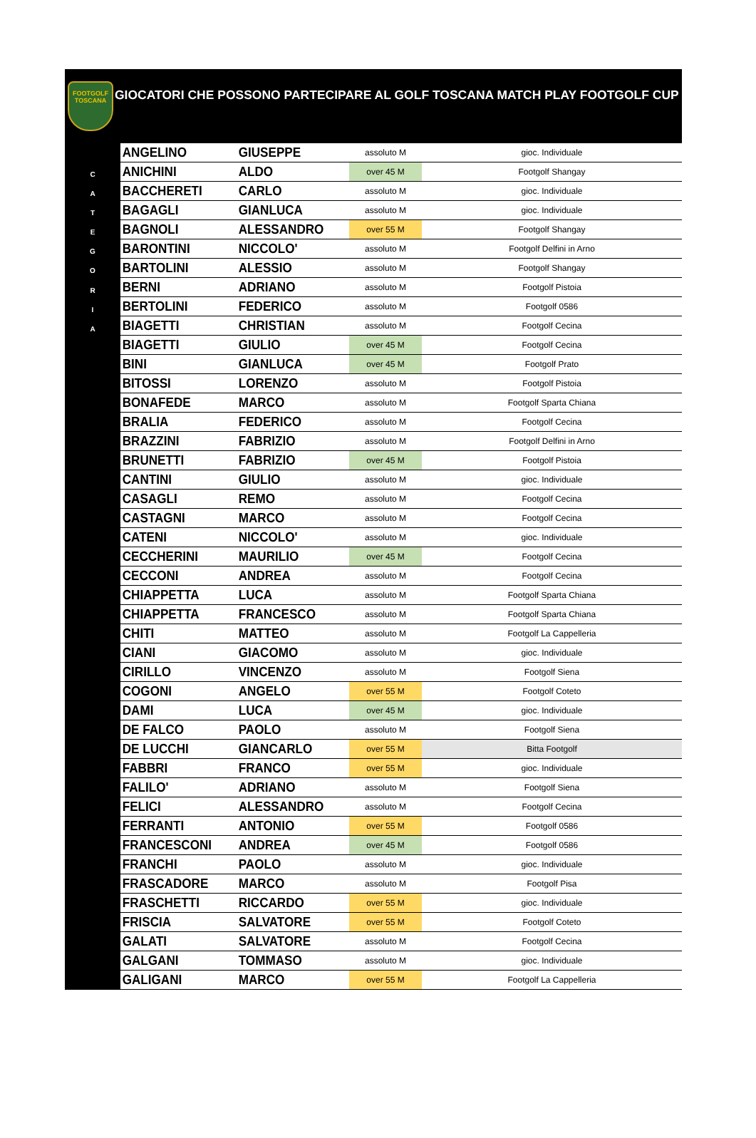FOOTGOLF TOSCANA
GIOCATORI CHE POSSONO PARTECIPARE AL GOLF TOSCANA MATCH PLAY FOOTGOLF CUP
C
A
T
E
G
O
R
I
A
| ANGELINO | GIUSEPPE | assoluto M | gioc. Individuale |
| ANICHINI | ALDO | over 45 M | Footgolf Shangay |
| BACCHERETI | CARLO | assoluto M | gioc. Individuale |
| BAGAGLI | GIANLUCA | assoluto M | gioc. Individuale |
| BAGNOLI | ALESSANDRO | over 55 M | Footgolf Shangay |
| BARONTINI | NICCOLO' | assoluto M | Footgolf Delfini in Arno |
| BARTOLINI | ALESSIO | assoluto M | Footgolf Shangay |
| BERNI | ADRIANO | assoluto M | Footgolf Pistoia |
| BERTOLINI | FEDERICO | assoluto M | Footgolf 0586 |
| BIAGETTI | CHRISTIAN | assoluto M | Footgolf Cecina |
| BIAGETTI | GIULIO | over 45 M | Footgolf Cecina |
| BINI | GIANLUCA | over 45 M | Footgolf Prato |
| BITOSSI | LORENZO | assoluto M | Footgolf Pistoia |
| BONAFEDE | MARCO | assoluto M | Footgolf Sparta Chiana |
| BRALIA | FEDERICO | assoluto M | Footgolf Cecina |
| BRAZZINI | FABRIZIO | assoluto M | Footgolf Delfini in Arno |
| BRUNETTI | FABRIZIO | over 45 M | Footgolf Pistoia |
| CANTINI | GIULIO | assoluto M | gioc. Individuale |
| CASAGLI | REMO | assoluto M | Footgolf Cecina |
| CASTAGNI | MARCO | assoluto M | Footgolf Cecina |
| CATENI | NICCOLO' | assoluto M | gioc. Individuale |
| CECCHERINI | MAURILIO | over 45 M | Footgolf Cecina |
| CECCONI | ANDREA | assoluto M | Footgolf Cecina |
| CHIAPPETTA | LUCA | assoluto M | Footgolf Sparta Chiana |
| CHIAPPETTA | FRANCESCO | assoluto M | Footgolf Sparta Chiana |
| CHITI | MATTEO | assoluto M | Footgolf La Cappelleria |
| CIANI | GIACOMO | assoluto M | gioc. Individuale |
| CIRILLO | VINCENZO | assoluto M | Footgolf Siena |
| COGONI | ANGELO | over 55 M | Footgolf Coteto |
| DAMI | LUCA | over 45 M | gioc. Individuale |
| DE FALCO | PAOLO | assoluto M | Footgolf Siena |
| DE LUCCHI | GIANCARLO | over 55 M | Bitta Footgolf |
| FABBRI | FRANCO | over 55 M | gioc. Individuale |
| FALILO' | ADRIANO | assoluto M | Footgolf Siena |
| FELICI | ALESSANDRO | assoluto M | Footgolf Cecina |
| FERRANTI | ANTONIO | over 55 M | Footgolf 0586 |
| FRANCESCONI | ANDREA | over 45 M | Footgolf 0586 |
| FRANCHI | PAOLO | assoluto M | gioc. Individuale |
| FRASCADORE | MARCO | assoluto M | Footgolf Pisa |
| FRASCHETTI | RICCARDO | over 55 M | gioc. Individuale |
| FRISCIA | SALVATORE | over 55 M | Footgolf Coteto |
| GALATI | SALVATORE | assoluto M | Footgolf Cecina |
| GALGANI | TOMMASO | assoluto M | gioc. Individuale |
| GALIGANI | MARCO | over 55 M | Footgolf La Cappelleria |